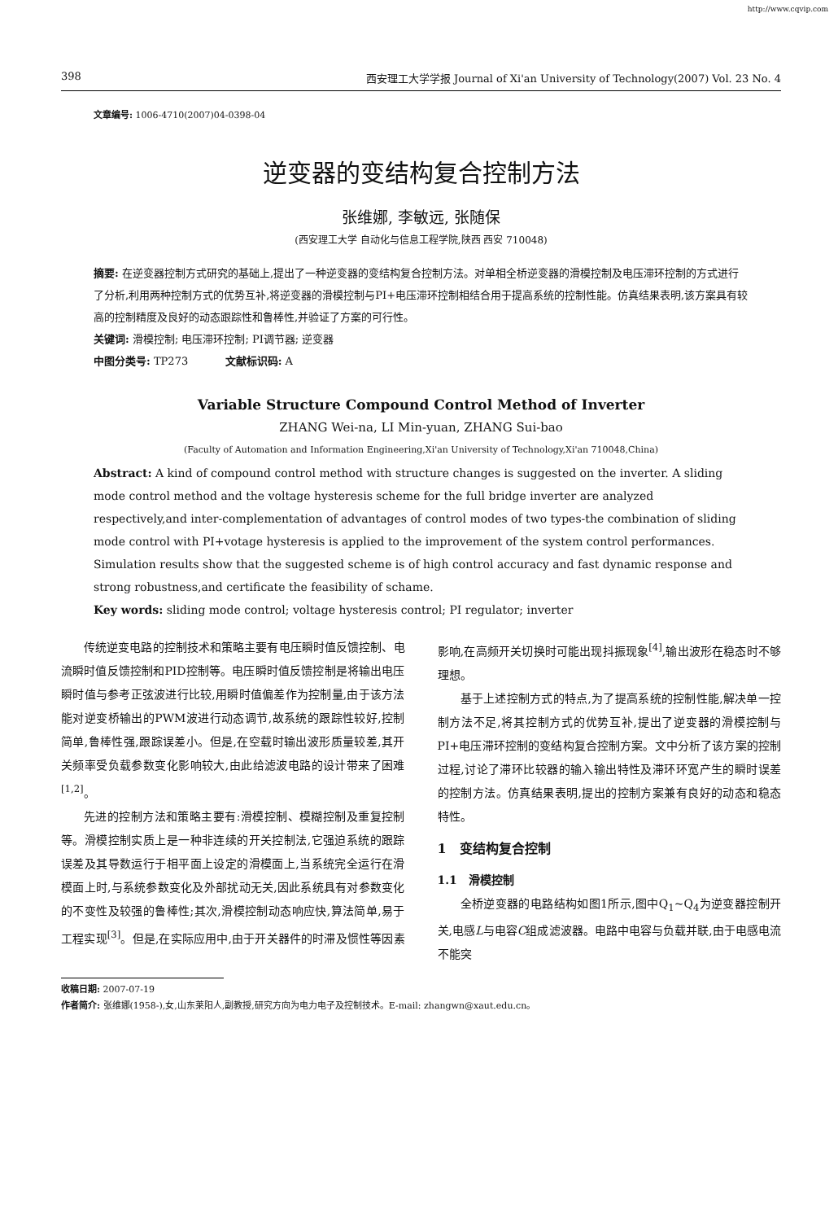http://www.cqvip.com
398 西安理工大学学报 Journal of Xi'an University of Technology(2007) Vol. 23 No. 4
文章编号: 1006-4710(2007)04-0398-04
逆变器的变结构复合控制方法
张维娜, 李敏远, 张随保
(西安理工大学 自动化与信息工程学院,陕西 西安 710048)
摘要: 在逆变器控制方式研究的基础上,提出了一种逆变器的变结构复合控制方法。对单相全桥逆变器的滑模控制及电压滞环控制的方式进行了分析,利用两种控制方式的优势互补,将逆变器的滑模控制与PI+电压滞环控制相结合用于提高系统的控制性能。仿真结果表明,该方案具有较高的控制精度及良好的动态跟踪性和鲁棒性,并验证了方案的可行性。
关键词: 滑模控制; 电压滞环控制; PI调节器; 逆变器
中图分类号: TP273 文献标识码: A
Variable Structure Compound Control Method of Inverter
ZHANG Wei-na, LI Min-yuan, ZHANG Sui-bao
(Faculty of Automation and Information Engineering,Xi'an University of Technology,Xi'an 710048,China)
Abstract: A kind of compound control method with structure changes is suggested on the inverter. A sliding mode control method and the voltage hysteresis scheme for the full bridge inverter are analyzed respectively,and inter-complementation of advantages of control modes of two types-the combination of sliding mode control with PI+votage hysteresis is applied to the improvement of the system control performances. Simulation results show that the suggested scheme is of high control accuracy and fast dynamic response and strong robustness,and certificate the feasibility of schame.
Key words: sliding mode control; voltage hysteresis control; PI regulator; inverter
传统逆变电路的控制技术和策略主要有电压瞬时值反馈控制、电流瞬时值反馈控制和PID控制等。电压瞬时值反馈控制是将输出电压瞬时值与参考正弦波进行比较,用瞬时值偏差作为控制量,由于该方法能对逆变桥输出的PWM波进行动态调节,故系统的跟踪性较好,控制简单,鲁棒性强,跟踪误差小。但是,在空载时输出波形质量较差,其开关频率受负载参数变化影响较大,由此给滤波电路的设计带来了困难<sup>[1,2]</sup>。
先进的控制方法和策略主要有:滑模控制、模糊控制及重复控制等。滑模控制实质上是一种非连续的开关控制法,它强迫系统的跟踪误差及其导数运行于相平面上设定的滑模面上,当系统完全运行在滑模面上时,与系统参数变化及外部扰动无关,因此系统具有对参数变化的不变性及较强的鲁棒性;其次,滑模控制动态响应快,算法简单,易于工程实现<sup>[3]</sup>。但是,在实际应用中,由于开关器件的时滞及惯性等因素影响,在高频开关切换时可能出现抖振现象<sup>[4]</sup>,输出波形在稳态时不够理想。
基于上述控制方式的特点,为了提高系统的控制性能,解决单一控制方法不足,将其控制方式的优势互补,提出了逆变器的滑模控制与PI+电压滞环控制的变结构复合控制方案。文中分析了该方案的控制过程,讨论了滞环比较器的输入输出特性及滞环环宽产生的瞬时误差的控制方法。仿真结果表明,提出的控制方案兼有良好的动态和稳态特性。
1 变结构复合控制
1.1 滑模控制
全桥逆变器的电路结构如图1所示,图中Q<sub>1</sub>~Q<sub>4</sub>为逆变器控制开关,电感L与电容C组成滤波器。电路中电容与负载并联,由于电感电流不能突
收稿日期: 2007-07-19
作者简介: 张维娜(1958-),女,山东莱阳人,副教授,研究方向为电力电子及控制技术。E-mail: zhangwn@xaut.edu.cn。